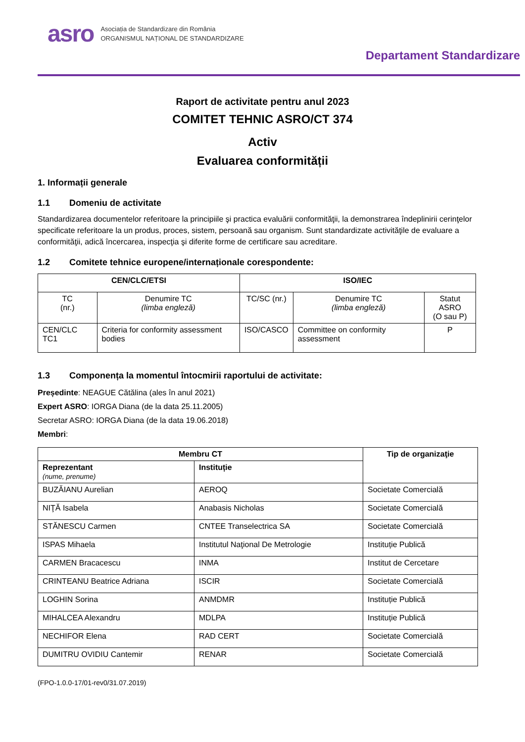asro
Asociația de Standardizare din România
ORGANISMUL NAȚIONAL DE STANDARDIZARE
Departament Standardizare
Raport de activitate pentru anul 2023
COMITET TEHNIC ASRO/CT 374
Activ
Evaluarea conformității
1. Informații generale
1.1 Domeniu de activitate
Standardizarea documentelor referitoare la principiile şi practica evaluării conformităţii, la demonstrarea îndeplinirii cerinţelor specificate referitoare la un produs, proces, sistem, persoană sau organism. Sunt standardizate activităţile de evaluare a conformităţii, adică încercarea, inspecţia şi diferite forme de certificare sau acreditare.
1.2 Comitete tehnice europene/internaționale corespondente:
| CEN/CLC/ETSI | | ISO/IEC | | |
| --- | --- | --- | --- | --- |
| TC (nr.) | Denumire TC (limba engleză) | TC/SC (nr.) | Denumire TC (limba engleză) | Statut ASRO (O sau P) |
| CEN/CLC TC1 | Criteria for conformity assessment bodies | ISO/CASCO | Committee on conformity assessment | P |
1.3 Componența la momentul întocmirii raportului de activitate:
Președinte: NEAGUE Cătălina (ales în anul 2021)
Expert ASRO: IORGA Diana (de la data 25.11.2005)
Secretar ASRO: IORGA Diana (de la data 19.06.2018)
Membri:
| Membru CT | | Tip de organizaţie |
| --- | --- | --- |
| Reprezentant (nume, prenume) | Instituție | |
| BUZĂIANU Aurelian | AEROQ | Societate Comercială |
| NIŢĂ Isabela | Anabasis Nicholas | Societate Comercială |
| STĂNESCU Carmen | CNTEE Transelectrica SA | Societate Comercială |
| ISPAS Mihaela | Institutul Naţional De Metrologie | Instituție Publică |
| CARMEN Bracacescu | INMA | Institut de Cercetare |
| CRINTEANU Beatrice Adriana | ISCIR | Societate Comercială |
| LOGHIN Sorina | ANMDMR | Instituție Publică |
| MIHALCEA Alexandru | MDLPA | Instituție Publică |
| NECHIFOR Elena | RAD CERT | Societate Comercială |
| DUMITRU OVIDIU Cantemir | RENAR | Societate Comercială |
(FPO-1.0.0-17/01-rev0/31.07.2019)